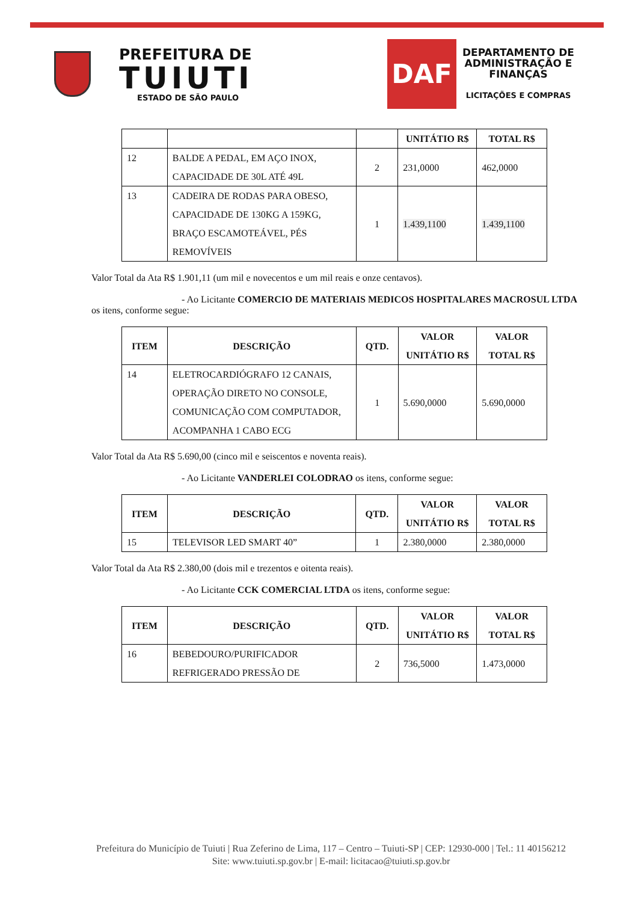PREFEITURA DE
TUIUTI
ESTADO DE SÃO PAULO
DAF
DEPARTAMENTO DE
ADMINISTRAÇÃO E
FINANÇAS
LICITAÇÕES E COMPRAS
| | | | UNITÁTIO R$ | TOTAL R$ |
| --- | --- | --- | --- | --- |
| 12 | BALDE A PEDAL, EM AÇO INOX, CAPACIDADE DE 30L ATÉ 49L | 2 | 231,0000 | 462,0000 |
| 13 | CADEIRA DE RODAS PARA OBESO, CAPACIDADE DE 130KG A 159KG, BRAÇO ESCAMOTEÁVEL, PÉS REMOVÍVEIS | 1 | 1.439,1100 | 1.439,1100 |
Valor Total da Ata R$ 1.901,11 (um mil e novecentos e um mil reais e onze centavos).
- Ao Licitante COMERCIO DE MATERIAIS MEDICOS HOSPITALARES MACROSUL LTDA os itens, conforme segue:
| ITEM | DESCRIÇÃO | QTD. | VALOR UNITÁTIO R$ | VALOR TOTAL R$ |
| --- | --- | --- | --- | --- |
| 14 | ELETROCARDIÓGRAFO 12 CANAIS, OPERAÇÃO DIRETO NO CONSOLE, COMUNICAÇÃO COM COMPUTADOR, ACOMPANHA 1 CABO ECG | 1 | 5.690,0000 | 5.690,0000 |
Valor Total da Ata R$ 5.690,00 (cinco mil e seiscentos e noventa reais).
- Ao Licitante VANDERLEI COLODRAO os itens, conforme segue:
| ITEM | DESCRIÇÃO | QTD. | VALOR UNITÁTIO R$ | VALOR TOTAL R$ |
| --- | --- | --- | --- | --- |
| 15 | TELEVISOR LED SMART 40” | 1 | 2.380,0000 | 2.380,0000 |
Valor Total da Ata R$ 2.380,00 (dois mil e trezentos e oitenta reais).
- Ao Licitante CCK COMERCIAL LTDA os itens, conforme segue:
| ITEM | DESCRIÇÃO | QTD. | VALOR UNITÁTIO R$ | VALOR TOTAL R$ |
| --- | --- | --- | --- | --- |
| 16 | BEBEDOURO/PURIFICADOR REFRIGERADO PRESSÃO DE | 2 | 736,5000 | 1.473,0000 |
Prefeitura do Município de Tuiuti | Rua Zeferino de Lima, 117 – Centro – Tuiuti-SP | CEP: 12930-000 | Tel.: 11 40156212
Site: www.tuiuti.sp.gov.br | E-mail: licitacao@tuiuti.sp.gov.br